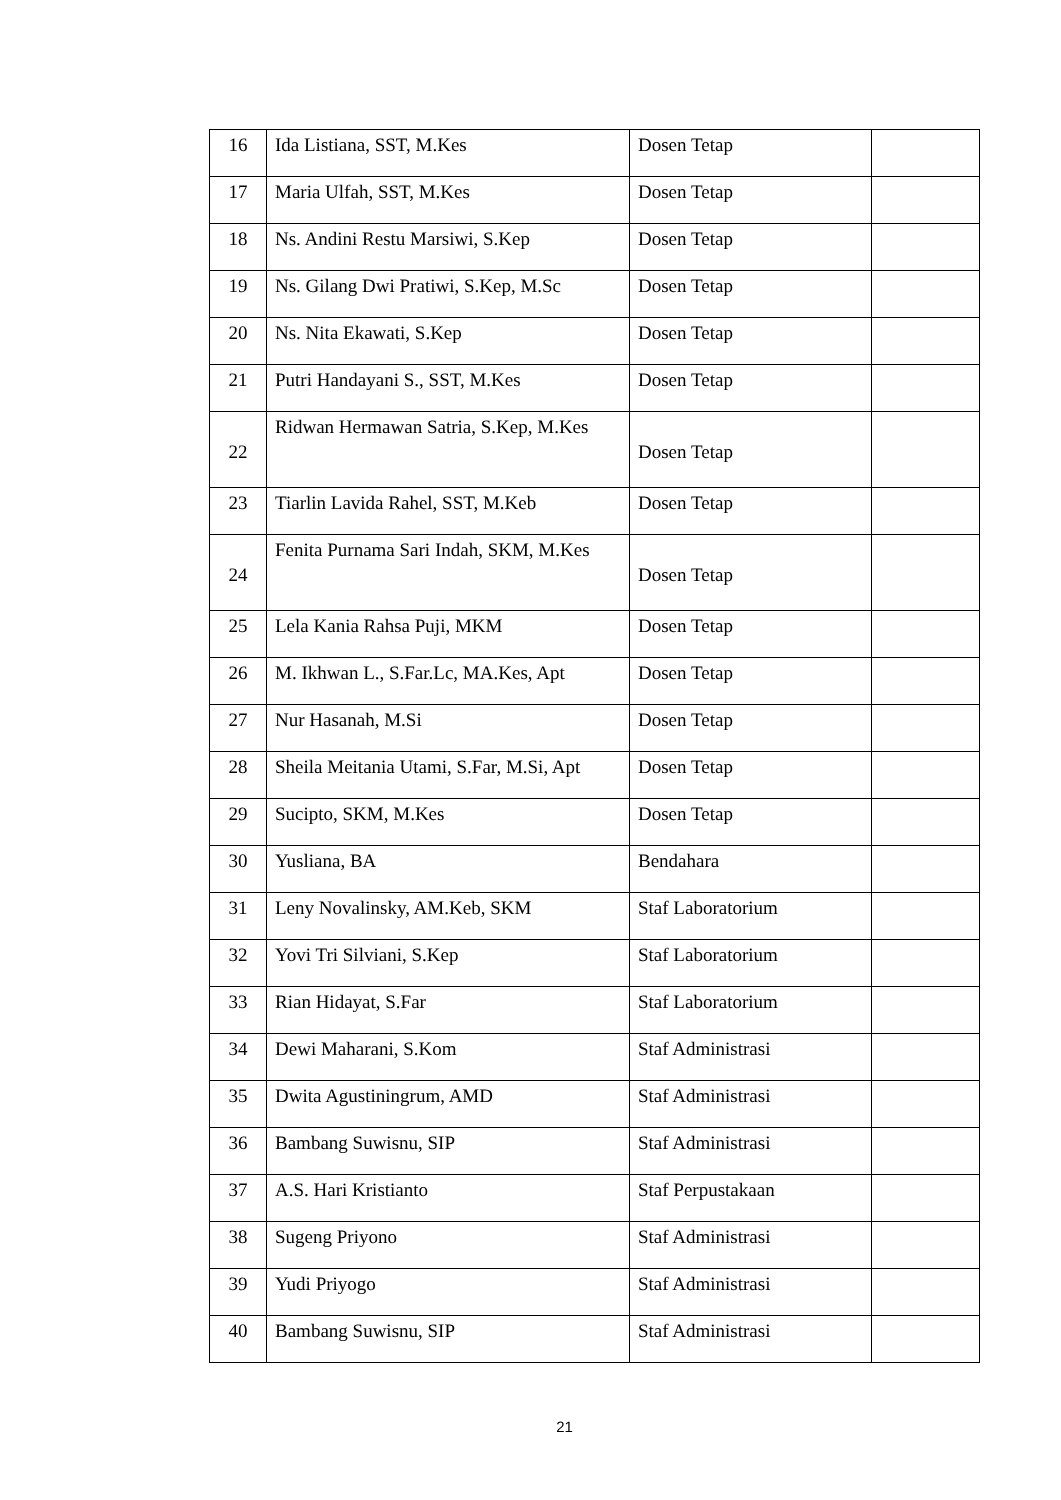| 16 | Ida Listiana, SST, M.Kes | Dosen Tetap | |
| 17 | Maria Ulfah, SST, M.Kes | Dosen Tetap | |
| 18 | Ns. Andini Restu Marsiwi, S.Kep | Dosen Tetap | |
| 19 | Ns. Gilang Dwi Pratiwi, S.Kep, M.Sc | Dosen Tetap | |
| 20 | Ns. Nita Ekawati, S.Kep | Dosen Tetap | |
| 21 | Putri Handayani S., SST, M.Kes | Dosen Tetap | |
| 22 | Ridwan Hermawan Satria, S.Kep, M.Kes | Dosen Tetap | |
| 23 | Tiarlin Lavida Rahel, SST, M.Keb | Dosen Tetap | |
| 24 | Fenita Purnama Sari Indah, SKM, M.Kes | Dosen Tetap | |
| 25 | Lela Kania Rahsa Puji, MKM | Dosen Tetap | |
| 26 | M. Ikhwan L., S.Far.Lc, MA.Kes, Apt | Dosen Tetap | |
| 27 | Nur Hasanah, M.Si | Dosen Tetap | |
| 28 | Sheila Meitania Utami, S.Far, M.Si, Apt | Dosen Tetap | |
| 29 | Sucipto, SKM, M.Kes | Dosen Tetap | |
| 30 | Yusliana, BA | Bendahara | |
| 31 | Leny Novalinsky, AM.Keb, SKM | Staf Laboratorium | |
| 32 | Yovi Tri Silviani, S.Kep | Staf Laboratorium | |
| 33 | Rian Hidayat, S.Far | Staf Laboratorium | |
| 34 | Dewi Maharani, S.Kom | Staf Administrasi | |
| 35 | Dwita Agustiningrum, AMD | Staf Administrasi | |
| 36 | Bambang Suwisnu, SIP | Staf Administrasi | |
| 37 | A.S. Hari Kristianto | Staf Perpustakaan | |
| 38 | Sugeng Priyono | Staf Administrasi | |
| 39 | Yudi Priyogo | Staf Administrasi | |
| 40 | Bambang Suwisnu, SIP | Staf Administrasi | |
21